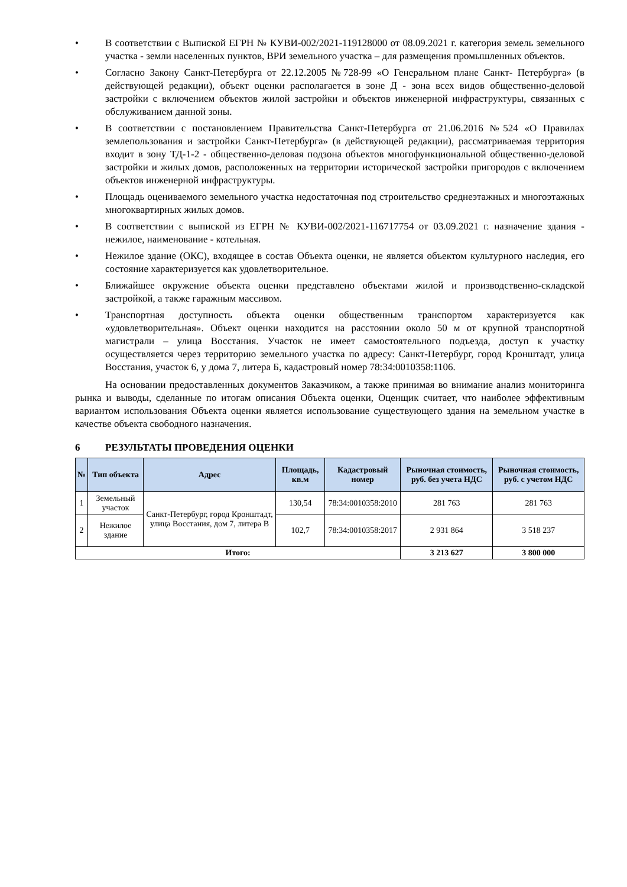• В соответствии с Выпиской ЕГРН № КУВИ-002/2021-119128000 от 08.09.2021 г. категория земель земельного участка - земли населенных пунктов, ВРИ земельного участка – для размещения промышленных объектов.
• Согласно Закону Санкт-Петербурга от 22.12.2005 №728-99 «О Генеральном плане Санкт- Петербурга» (в действующей редакции), объект оценки располагается в зоне Д - зона всех видов общественно-деловой застройки с включением объектов жилой застройки и объектов инженерной инфраструктуры, связанных с обслуживанием данной зоны.
• В соответствии с постановлением Правительства Санкт-Петербурга от 21.06.2016 №524 «О Правилах землепользования и застройки Санкт-Петербурга» (в действующей редакции), рассматриваемая территория входит в зону ТД-1-2 - общественно-деловая подзона объектов многофункциональной общественно-деловой застройки и жилых домов, расположенных на территории исторической застройки пригородов с включением объектов инженерной инфраструктуры.
• Площадь оцениваемого земельного участка недостаточная под строительство среднеэтажных и многоэтажных многоквартирных жилых домов.
• В соответствии с выпиской из ЕГРН № КУВИ-002/2021-116717754 от 03.09.2021 г. назначение здания - нежилое, наименование - котельная.
• Нежилое здание (ОКС), входящее в состав Объекта оценки, не является объектом культурного наследия, его состояние характеризуется как удовлетворительное.
• Ближайшее окружение объекта оценки представлено объектами жилой и производственно-складской застройкой, а также гаражным массивом.
• Транспортная доступность объекта оценки общественным транспортом характеризуется как «удовлетворительная». Объект оценки находится на расстоянии около 50 м от крупной транспортной магистрали – улица Восстания. Участок не имеет самостоятельного подъезда, доступ к участку осуществляется через территорию земельного участка по адресу: Санкт-Петербург, город Кронштадт, улица Восстания, участок 6, у дома 7, литера Б, кадастровый номер 78:34:0010358:1106.
На основании предоставленных документов Заказчиком, а также принимая во внимание анализ мониторинга рынка и выводы, сделанные по итогам описания Объекта оценки, Оценщик считает, что наиболее эффективным вариантом использования Объекта оценки является использование существующего здания на земельном участке в качестве объекта свободного назначения.
6 РЕЗУЛЬТАТЫ ПРОВЕДЕНИЯ ОЦЕНКИ
| № | Тип объекта | Адрес | Площадь, кв.м | Кадастровый номер | Рыночная стоимость, руб. без учета НДС | Рыночная стоимость, руб. с учетом НДС |
| --- | --- | --- | --- | --- | --- | --- |
| 1 | Земельный участок | Санкт-Петербург, город Кронштадт, улица Восстания, дом 7, литера В | 130,54 | 78:34:0010358:2010 | 281 763 | 281 763 |
| 2 | Нежилое здание | | 102,7 | 78:34:0010358:2017 | 2 931 864 | 3 518 237 |
| Итого: | | | | | 3 213 627 | 3 800 000 |